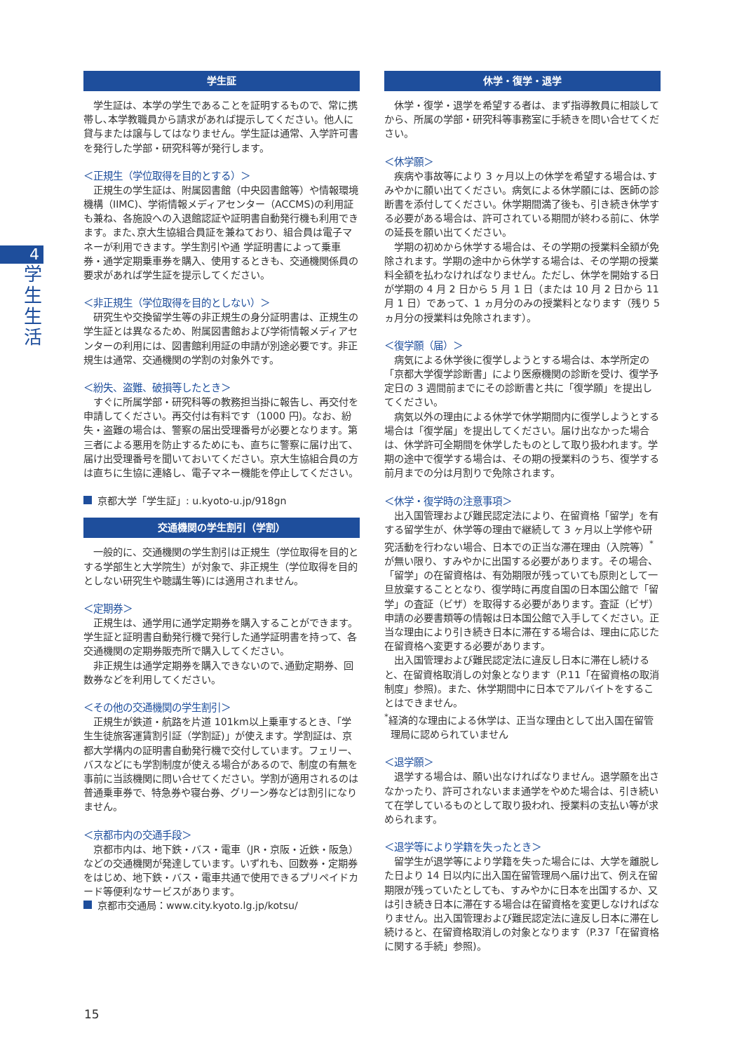4
学生生活
学生証
学生証は、本学の学生であることを証明するもので、常に携帯し､本学教職員から請求があれば提示してください。他人に貸与または譲与してはなりません。学生証は通常、入学許可書を発行した学部・研究科等が発行します。
＜正規生（学位取得を目的とする）＞
正規生の学生証は、附属図書館（中央図書館等）や情報環境機構（IIMC)、学術情報メディアセンター（ACCMS)の利用証も兼ね、各施設への入退館認証や証明書自動発行機も利用できます。また､京大生協組合員証を兼ねており、組合員は電子マネーが利用できます。学生割引や通 学証明書によって乗車券・通学定期乗車券を購入、使用するときも、交通機関係員の要求があれば学生証を提示してください。
＜非正規生（学位取得を目的としない）＞
研究生や交換留学生等の非正規生の身分証明書は、正規生の学生証とは異なるため、附属図書館および学術情報メディアセンターの利用には、図書館利用証の申請が別途必要です。非正規生は通常、交通機関の学割の対象外です。
＜紛失、盗難、破損等したとき＞
すぐに所属学部・研究科等の教務担当掛に報告し、再交付を申請してください。再交付は有料です（1000 円)。なお、紛失・盗難の場合は、警察の届出受理番号が必要となります。第三者による悪用を防止するためにも、直ちに警察に届け出て､届け出受理番号を聞いておいてください。京大生協組合員の方は直ちに生協に連絡し、電子マネー機能を停止してください。
京都大学「学生証」: u.kyoto-u.jp/918gn
交通機関の学生割引（学割）
一般的に、交通機関の学生割引は正規生（学位取得を目的とする学部生と大学院生）が対象で、非正規生（学位取得を目的としない研究生や聴講生等)には適用されません。
＜定期券＞
正規生は、通学用に通学定期券を購入することができます。学生証と証明書自動発行機で発行した通学証明書を持って、各交通機関の定期券販売所で購入してください。
非正規生は通学定期券を購入できないので､通勤定期券、回数券などを利用してください。
＜その他の交通機関の学生割引＞
正規生が鉄道・航路を片道 101km以上乗車するとき、「学生生徒旅客運賃割引証（学割証)」が使えます。学割証は、京都大学構内の証明書自動発行機で交付しています。フェリー､バスなどにも学割制度が使える場合があるので、制度の有無を事前に当該機関に問い合せてください。学割が適用されるのは普通乗車券で、特急券や寝台券、グリーン券などは割引になりません。
＜京都市内の交通手段＞
京都市内は、地下鉄・バス・電車（JR・京阪・近鉄・阪急）などの交通機関が発達しています。いずれも、回数券・定期券をはじめ、地下鉄・バス・電車共通で使用できるプリペイドカード等便利なサービスがあります。
京都市交通局：www.city.kyoto.lg.jp/kotsu/
休学・復学・退学
休学・復学・退学を希望する者は、まず指導教員に相談してから、所属の学部・研究科等事務室に手続きを問い合せてください。
＜休学願＞
疾病や事故等により 3 ヶ月以上の休学を希望する場合は､すみやかに願い出てください。病気による休学願には、医師の診断書を添付してください。休学期間満了後も、引き続き休学する必要がある場合は、許可されている期間が終わる前に、休学の延長を願い出てください。
学期の初めから休学する場合は、その学期の授業料全額が免除されます。学期の途中から休学する場合は、その学期の授業料全額を払わなければなりません。ただし、休学を開始する日が学期の 4 月 2 日から 5 月 1 日（または 10 月 2 日から 11 月 1 日）であって、1 ヵ月分のみの授業料となります（残り 5 ヵ月分の授業料は免除されます）。
＜復学願（届）＞
病気による休学後に復学しようとする場合は、本学所定の「京都大学復学診断書」により医療機関の診断を受け、復学予定日の 3 週間前までにその診断書と共に「復学願」を提出してください。
病気以外の理由による休学で休学期間内に復学しようとする場合は「復学届」を提出してください。届け出なかった場合は、休学許可全期間を休学したものとして取り扱われます。学期の途中で復学する場合は、その期の授業料のうち、復学する前月までの分は月割りで免除されます。
＜休学・復学時の注意事項＞
出入国管理および難民認定法により、在留資格「留学」を有する留学生が、休学等の理由で継続して 3 ヶ月以上学修や研究活動を行わない場合、日本での正当な滞在理由（入院等）<sup>*</sup>が無い限り、すみやかに出国する必要があります。その場合、「留学」の在留資格は、有効期限が残っていても原則として一旦放棄することとなり、復学時に再度自国の日本国公館で「留学」の査証（ビザ）を取得する必要があります。査証（ビザ）申請の必要書類等の情報は日本国公館で入手してください。正当な理由により引き続き日本に滞在する場合は、理由に応じた在留資格へ変更する必要があります。
出入国管理および難民認定法に違反し日本に滞在し続けると、在留資格取消しの対象となります（P.11「在留資格の取消制度」参照)。また、休学期間中に日本でアルバイトをすることはできません。
<sup>*</sup> 経済的な理由による休学は、正当な理由として出入国在留管理局に認められていません
＜退学願＞
退学する場合は、願い出なければなりません。退学願を出さなかったり、許可されないまま通学をやめた場合は、引き続いて在学しているものとして取り扱われ、授業料の支払い等が求められます。
＜退学等により学籍を失ったとき＞
留学生が退学等により学籍を失った場合には、大学を離脱した日より 14 日以内に出入国在留管理局へ届け出て、例え在留期限が残っていたとしても、すみやかに日本を出国するか、又は引き続き日本に滞在する場合は在留資格を変更しなければなりません。出入国管理および難民認定法に違反し日本に滞在し続けると、在留資格取消しの対象となります（P.37「在留資格に関する手続」参照)。
15